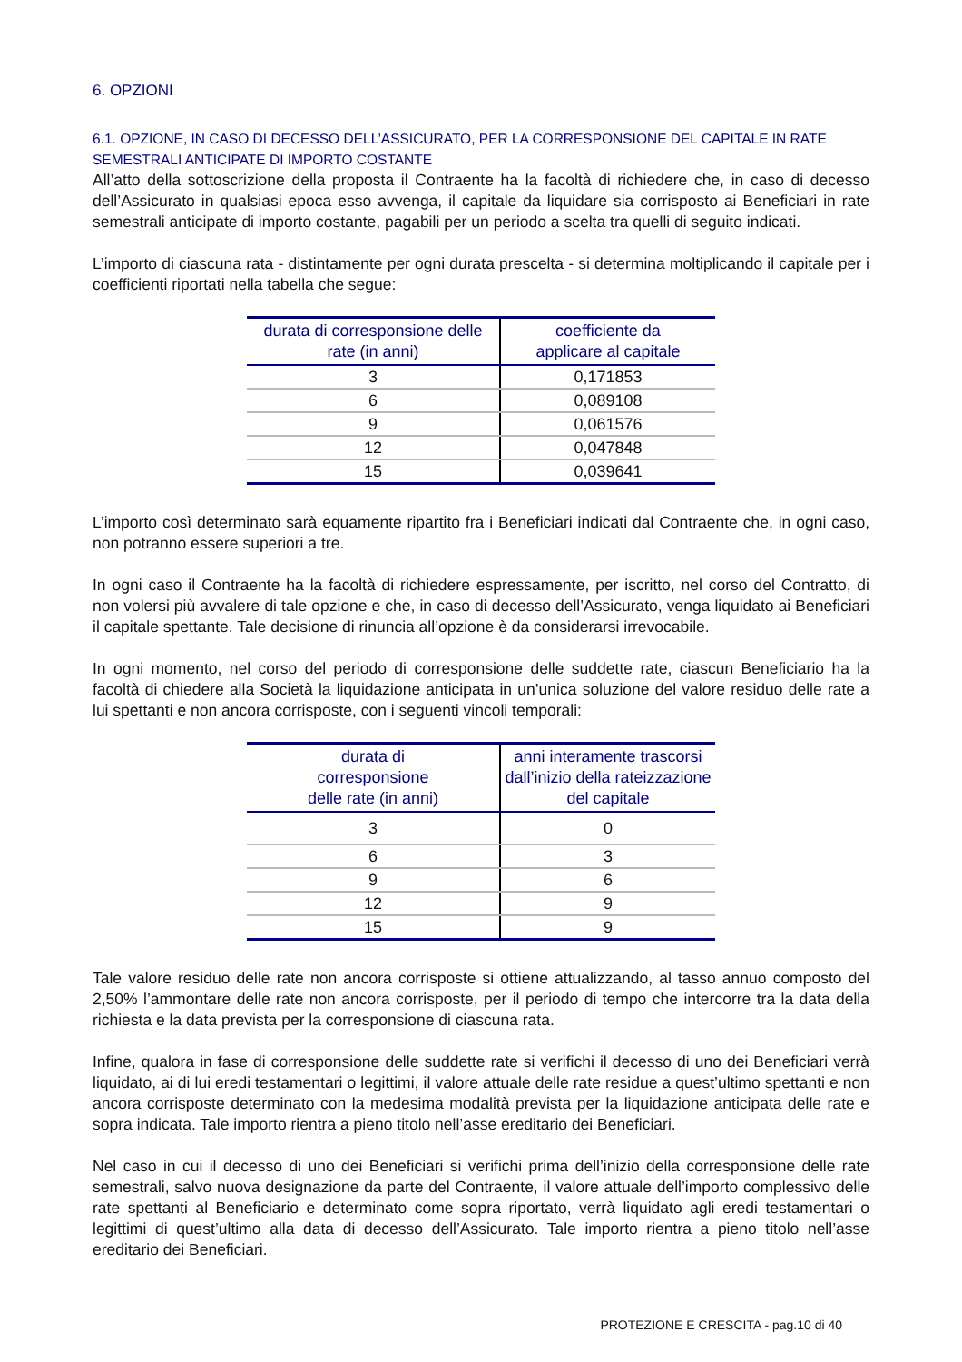6. OPZIONI
6.1. OPZIONE, IN CASO DI DECESSO DELL’ASSICURATO, PER LA CORRESPONSIONE DEL CAPITALE IN RATE SEMESTRALI ANTICIPATE DI IMPORTO COSTANTE
All’atto della sottoscrizione della proposta il Contraente ha la facoltà di richiedere che, in caso di decesso dell’Assicurato in qualsiasi epoca esso avvenga, il capitale da liquidare sia corrisposto ai Beneficiari in rate semestrali anticipate di importo costante, pagabili per un periodo a scelta tra quelli di seguito indicati.
L’importo di ciascuna rata - distintamente per ogni durata prescelta - si determina moltiplicando il capitale per i coefficienti riportati nella tabella che segue:
| durata di corresponsione delle rate (in anni) | coefficiente da applicare al capitale |
| --- | --- |
| 3 | 0,171853 |
| 6 | 0,089108 |
| 9 | 0,061576 |
| 12 | 0,047848 |
| 15 | 0,039641 |
L’importo così determinato sarà equamente ripartito fra i Beneficiari indicati dal Contraente che, in ogni caso, non potranno essere superiori a tre.
In ogni caso il Contraente ha la facoltà di richiedere espressamente, per iscritto, nel corso del Contratto, di non volersi più avvalere di tale opzione e che, in caso di decesso dell’Assicurato, venga liquidato ai Beneficiari il capitale spettante. Tale decisione di rinuncia all’opzione è da considerarsi irrevocabile.
In ogni momento, nel corso del periodo di corresponsione delle suddette rate, ciascun Beneficiario ha la facoltà di chiedere alla Società la liquidazione anticipata in un’unica soluzione del valore residuo delle rate a lui spettanti e non ancora corrisposte, con i seguenti vincoli temporali:
| durata di corresponsione delle rate (in anni) | anni interamente trascorsi dall’inizio della rateizzazione del capitale |
| --- | --- |
| 3 | 0 |
| 6 | 3 |
| 9 | 6 |
| 12 | 9 |
| 15 | 9 |
Tale valore residuo delle rate non ancora corrisposte si ottiene attualizzando, al tasso annuo composto del 2,50% l’ammontare delle rate non ancora corrisposte, per il periodo di tempo che intercorre tra la data della richiesta e la data prevista per la corresponsione di ciascuna rata.
Infine, qualora in fase di corresponsione delle suddette rate si verifichi il decesso di uno dei Beneficiari verrà liquidato, ai di lui eredi testamentari o legittimi, il valore attuale delle rate residue a quest’ultimo spettanti e non ancora corrisposte determinato con la medesima modalità prevista per la liquidazione anticipata delle rate e sopra indicata. Tale importo rientra a pieno titolo nell’asse ereditario dei Beneficiari.
Nel caso in cui il decesso di uno dei Beneficiari si verifichi prima dell’inizio della corresponsione delle rate semestrali, salvo nuova designazione da parte del Contraente, il valore attuale dell’importo complessivo delle rate spettanti al Beneficiario e determinato come sopra riportato, verrà liquidato agli eredi testamentari o legittimi di quest’ultimo alla data di decesso dell’Assicurato. Tale importo rientra a pieno titolo nell’asse ereditario dei Beneficiari.
PROTEZIONE E CRESCITA - pag.10 di 40